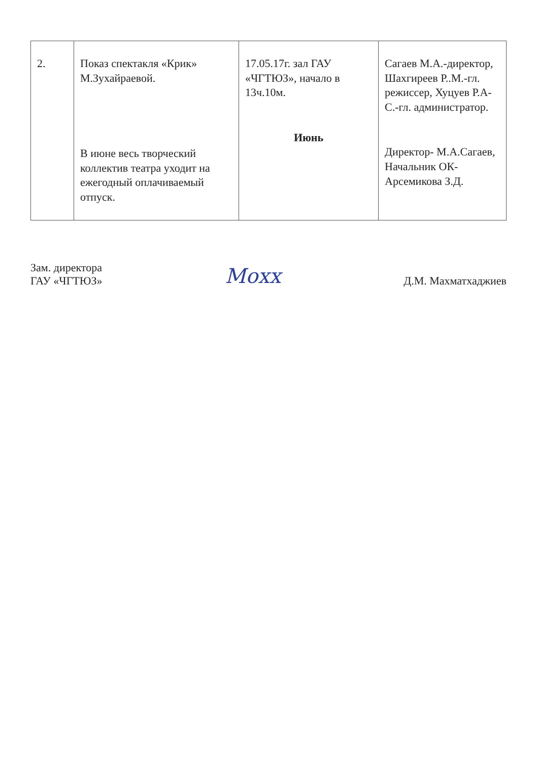| 2. | Показ спектакля «Крик» М.Зухайраевой. В июне весь творческий коллектив театра уходит на ежегодный оплачиваемый отпуск. | 17.05.17г. зал ГАУ «ЧГТЮЗ», начало в 13ч.10м. Июнь | Сагаев М.А.-директор, Шахгиреев Р..М.-гл. режиссер, Хуцуев Р.А-С.-гл. администратор. Директор- М.А.Сагаев, Начальник ОК- Арсемикова З.Д. |
Зам. директора
ГАУ «ЧГТЮЗ»
Мохх
Д.М. Махматхаджиев